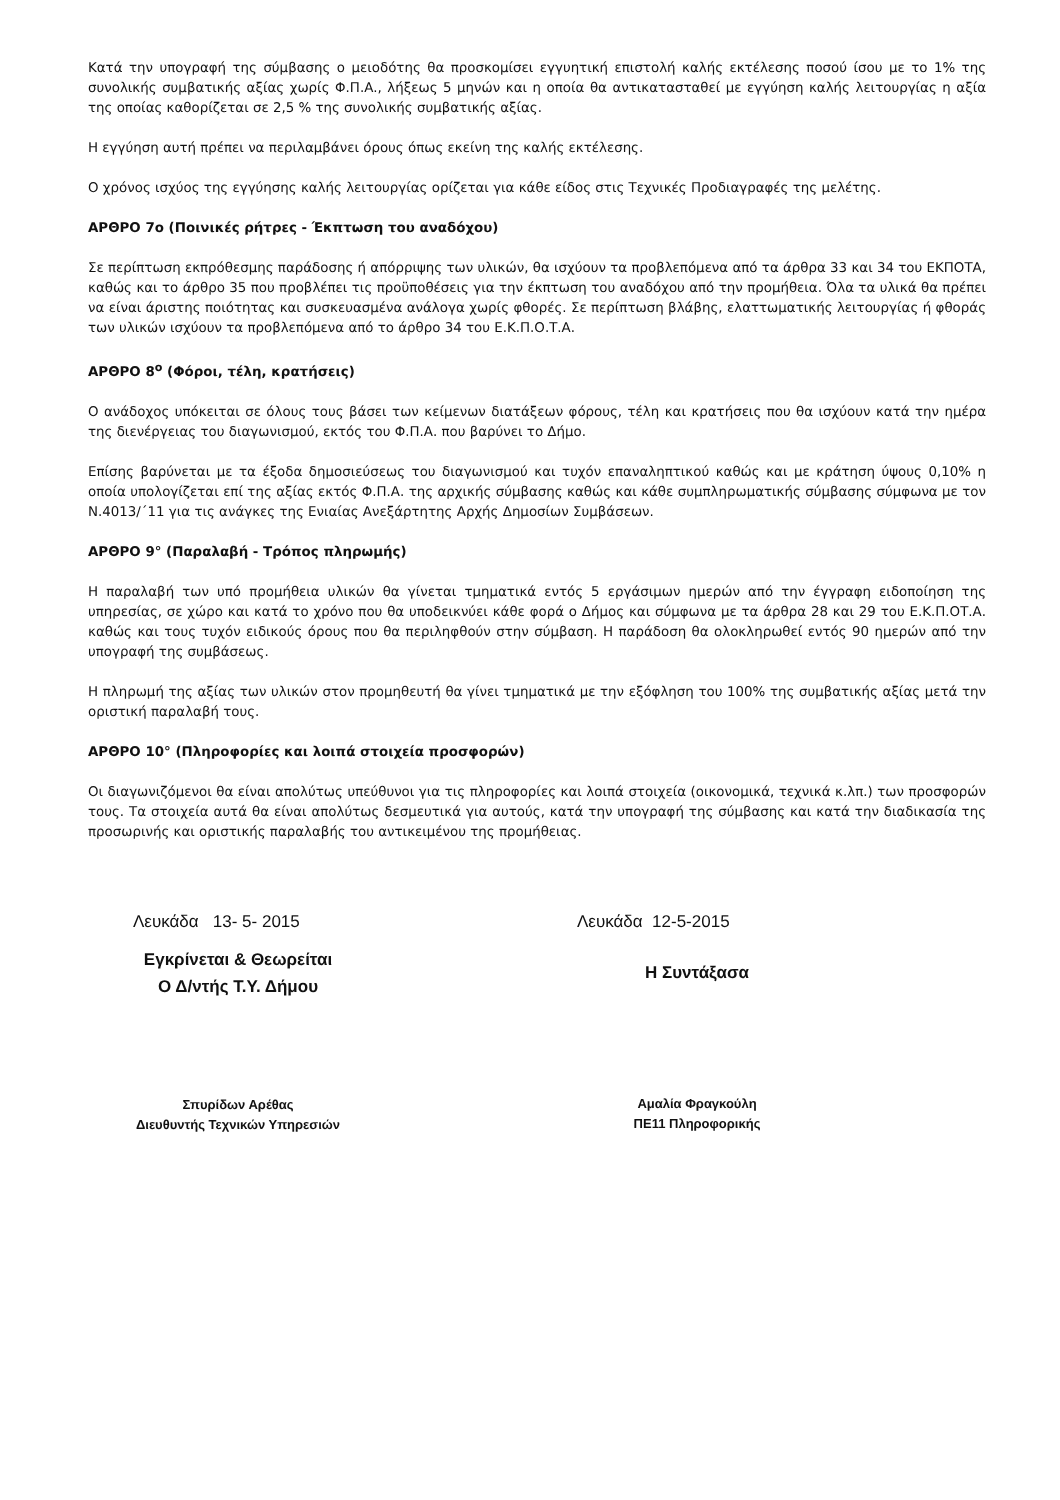Κατά την υπογραφή της σύμβασης ο μειοδότης θα προσκομίσει εγγυητική επιστολή καλής εκτέλεσης ποσού ίσου με το 1% της συνολικής συμβατικής αξίας χωρίς Φ.Π.Α., λήξεως 5 μηνών και η οποία θα αντικατασταθεί με εγγύηση καλής λειτουργίας η αξία της οποίας καθορίζεται σε 2,5 % της συνολικής συμβατικής αξίας.
Η εγγύηση αυτή πρέπει να περιλαμβάνει όρους όπως εκείνη της καλής εκτέλεσης.
Ο χρόνος ισχύος της εγγύησης καλής λειτουργίας ορίζεται για κάθε είδος στις Τεχνικές Προδιαγραφές της μελέτης.
ΑΡΘΡΟ 7ο (Ποινικές ρήτρες - Έκπτωση του αναδόχου)
Σε περίπτωση εκπρόθεσμης παράδοσης ή απόρριψης των υλικών, θα ισχύουν τα προβλεπόμενα από τα άρθρα 33 και 34 του ΕΚΠΟΤΑ, καθώς και το άρθρο 35 που προβλέπει τις προϋποθέσεις για την έκπτωση του αναδόχου από την προμήθεια. Όλα τα υλικά θα πρέπει να είναι άριστης ποιότητας και συσκευασμένα ανάλογα χωρίς φθορές. Σε περίπτωση βλάβης, ελαττωματικής λειτουργίας ή φθοράς των υλικών ισχύουν τα προβλεπόμενα από το άρθρο 34 του Ε.Κ.Π.Ο.Τ.Α.
ΑΡΘΡΟ 8<sup>ο</sup> (Φόροι, τέλη, κρατήσεις)
Ο ανάδοχος υπόκειται σε όλους τους βάσει των κείμενων διατάξεων φόρους, τέλη και κρατήσεις που θα ισχύουν κατά την ημέρα της διενέργειας του διαγωνισμού, εκτός του Φ.Π.Α. που βαρύνει το Δήμο.
Επίσης βαρύνεται με τα έξοδα δημοσιεύσεως του διαγωνισμού και τυχόν επαναληπτικού καθώς και με κράτηση ύψους 0,10% η οποία υπολογίζεται επί της αξίας εκτός Φ.Π.Α. της αρχικής σύμβασης καθώς και κάθε συμπληρωματικής σύμβασης σύμφωνα με τον Ν.4013/΄11 για τις ανάγκες της Ενιαίας Ανεξάρτητης Αρχής Δημοσίων Συμβάσεων.
ΑΡΘΡΟ 9° (Παραλαβή - Τρόπος πληρωμής)
Η παραλαβή των υπό προμήθεια υλικών θα γίνεται τμηματικά εντός 5 εργάσιμων ημερών από την έγγραφη ειδοποίηση της υπηρεσίας, σε χώρο και κατά το χρόνο που θα υποδεικνύει κάθε φορά ο Δήμος και σύμφωνα με τα άρθρα 28 και 29 του Ε.Κ.Π.ΟΤ.Α. καθώς και τους τυχόν ειδικούς όρους που θα περιληφθούν στην σύμβαση. Η παράδοση θα ολοκληρωθεί εντός 90 ημερών από την υπογραφή της συμβάσεως.
Η πληρωμή της αξίας των υλικών στον προμηθευτή θα γίνει τμηματικά με την εξόφληση του 100% της συμβατικής αξίας μετά την οριστική παραλαβή τους.
ΑΡΘΡΟ 10° (Πληροφορίες και λοιπά στοιχεία προσφορών)
Οι διαγωνιζόμενοι θα είναι απολύτως υπεύθυνοι για τις πληροφορίες και λοιπά στοιχεία (οικονομικά, τεχνικά κ.λπ.) των προσφορών τους. Τα στοιχεία αυτά θα είναι απολύτως δεσμευτικά για αυτούς, κατά την υπογραφή της σύμβασης και κατά την διαδικασία της προσωρινής και οριστικής παραλαβής του αντικειμένου της προμήθειας.
Λευκάδα 13- 5- 2015
Εγκρίνεται & Θεωρείται
Ο Δ/ντής Τ.Υ. Δήμου
Σπυρίδων Αρέθας
Διευθυντής Τεχνικών Υπηρεσιών
Λευκάδα 12-5-2015
Η Συντάξασα
Αμαλία Φραγκούλη
ΠΕ11 Πληροφορικής